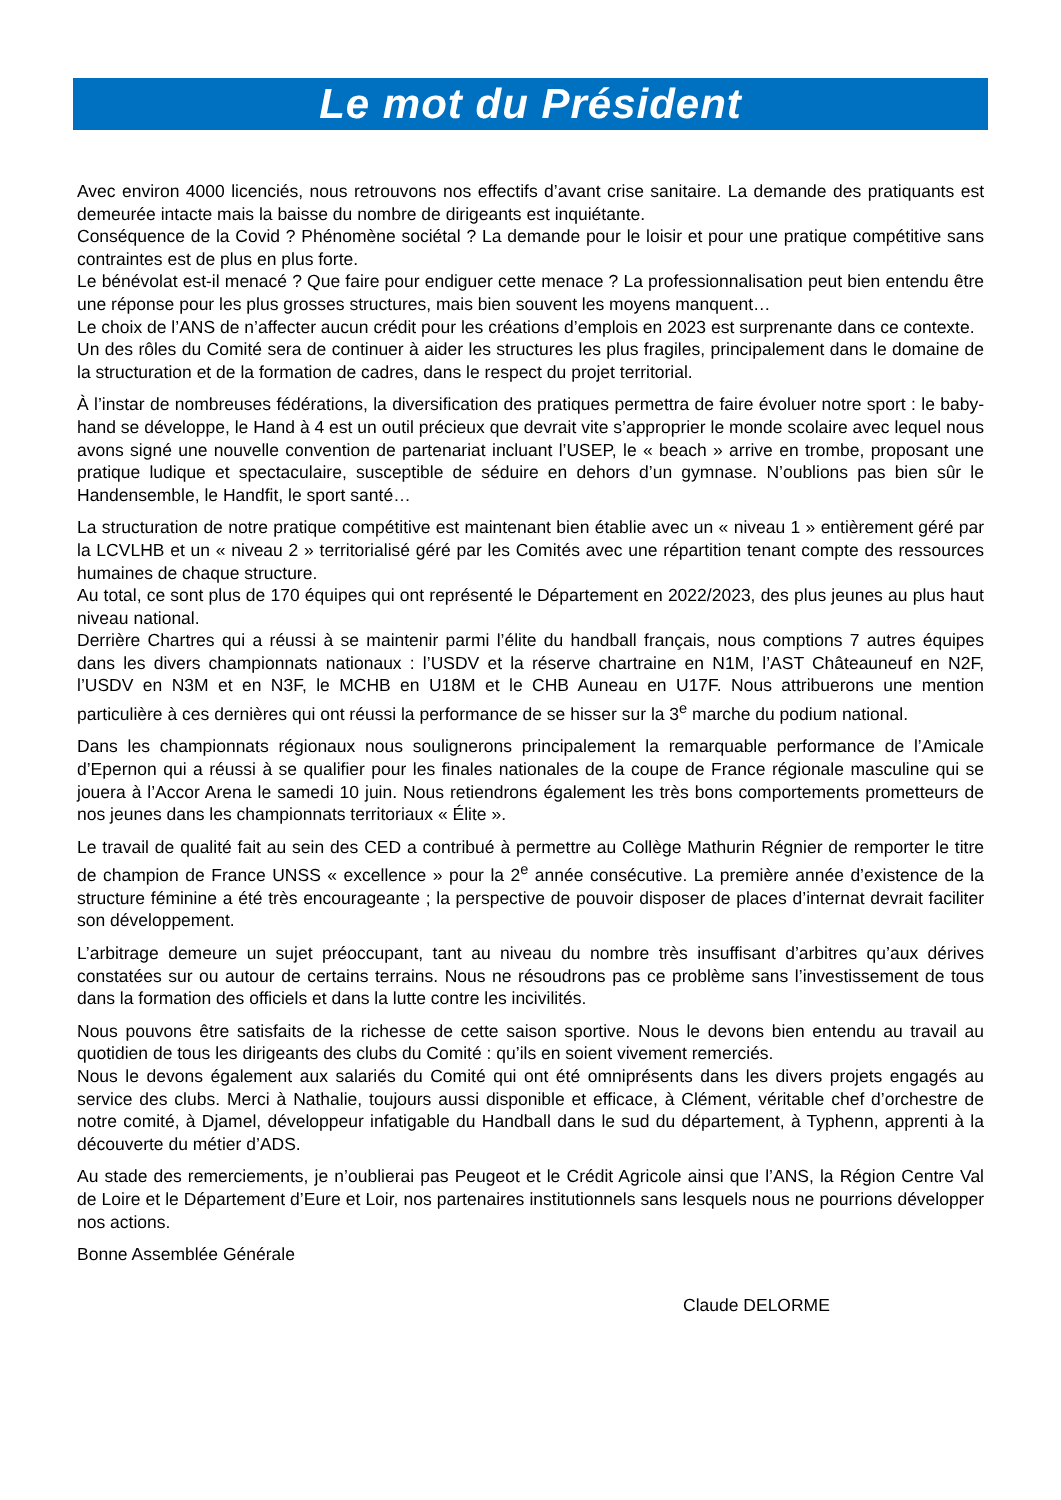Le mot du Président
Avec environ 4000 licenciés, nous retrouvons nos effectifs d’avant crise sanitaire. La demande des pratiquants est demeurée intacte mais la baisse du nombre de dirigeants est inquiétante.
Conséquence de la Covid ? Phénomène sociétal ? La demande pour le loisir et pour une pratique compétitive sans contraintes est de plus en plus forte.
Le bénévolat est-il menacé ? Que faire pour endiguer cette menace ? La professionnalisation peut bien entendu être une réponse pour les plus grosses structures, mais bien souvent les moyens manquent…
Le choix de l’ANS de n’affecter aucun crédit pour les créations d’emplois en 2023 est surprenante dans ce contexte.
Un des rôles du Comité sera de continuer à aider les structures les plus fragiles, principalement dans le domaine de la structuration et de la formation de cadres, dans le respect du projet territorial.
À l’instar de nombreuses fédérations, la diversification des pratiques permettra de faire évoluer notre sport : le baby-hand se développe, le Hand à 4 est un outil précieux que devrait vite s’approprier le monde scolaire avec lequel nous avons signé une nouvelle convention de partenariat incluant l’USEP, le « beach » arrive en trombe, proposant une pratique ludique et spectaculaire, susceptible de séduire en dehors d’un gymnase. N’oublions pas bien sûr le Handensemble, le Handfit, le sport santé…
La structuration de notre pratique compétitive est maintenant bien établie avec un « niveau 1 » entièrement géré par la LCVLHB et un « niveau 2 » territorialisé géré par les Comités avec une répartition tenant compte des ressources humaines de chaque structure.
Au total, ce sont plus de 170 équipes qui ont représenté le Département en 2022/2023, des plus jeunes au plus haut niveau national.
Derrière Chartres qui a réussi à se maintenir parmi l’élite du handball français, nous comptions 7 autres équipes dans les divers championnats nationaux : l’USDV et la réserve chartraine en N1M, l’AST Châteauneuf en N2F, l’USDV en N3M et en N3F, le MCHB en U18M et le CHB Auneau en U17F. Nous attribuerons une mention particulière à ces dernières qui ont réussi la performance de se hisser sur la 3<sup>e</sup> marche du podium national.
Dans les championnats régionaux nous soulignerons principalement la remarquable performance de l’Amicale d’Epernon qui a réussi à se qualifier pour les finales nationales de la coupe de France régionale masculine qui se jouera à l’Accor Arena le samedi 10 juin. Nous retiendrons également les très bons comportements prometteurs de nos jeunes dans les championnats territoriaux « Élite ».
Le travail de qualité fait au sein des CED a contribué à permettre au Collège Mathurin Régnier de remporter le titre de champion de France UNSS « excellence » pour la 2<sup>e</sup> année consécutive. La première année d’existence de la structure féminine a été très encourageante ; la perspective de pouvoir disposer de places d’internat devrait faciliter son développement.
L’arbitrage demeure un sujet préoccupant, tant au niveau du nombre très insuffisant d’arbitres qu’aux dérives constatées sur ou autour de certains terrains. Nous ne résoudrons pas ce problème sans l’investissement de tous dans la formation des officiels et dans la lutte contre les incivilités.
Nous pouvons être satisfaits de la richesse de cette saison sportive. Nous le devons bien entendu au travail au quotidien de tous les dirigeants des clubs du Comité : qu’ils en soient vivement remerciés.
Nous le devons également aux salariés du Comité qui ont été omniprésents dans les divers projets engagés au service des clubs. Merci à Nathalie, toujours aussi disponible et efficace, à Clément, véritable chef d’orchestre de notre comité, à Djamel, développeur infatigable du Handball dans le sud du département, à Typhenn, apprenti à la découverte du métier d’ADS.
Au stade des remerciements, je n’oublierai pas Peugeot et le Crédit Agricole ainsi que l’ANS, la Région Centre Val de Loire et le Département d’Eure et Loir, nos partenaires institutionnels sans lesquels nous ne pourrions développer nos actions.
Bonne Assemblée Générale
Claude DELORME